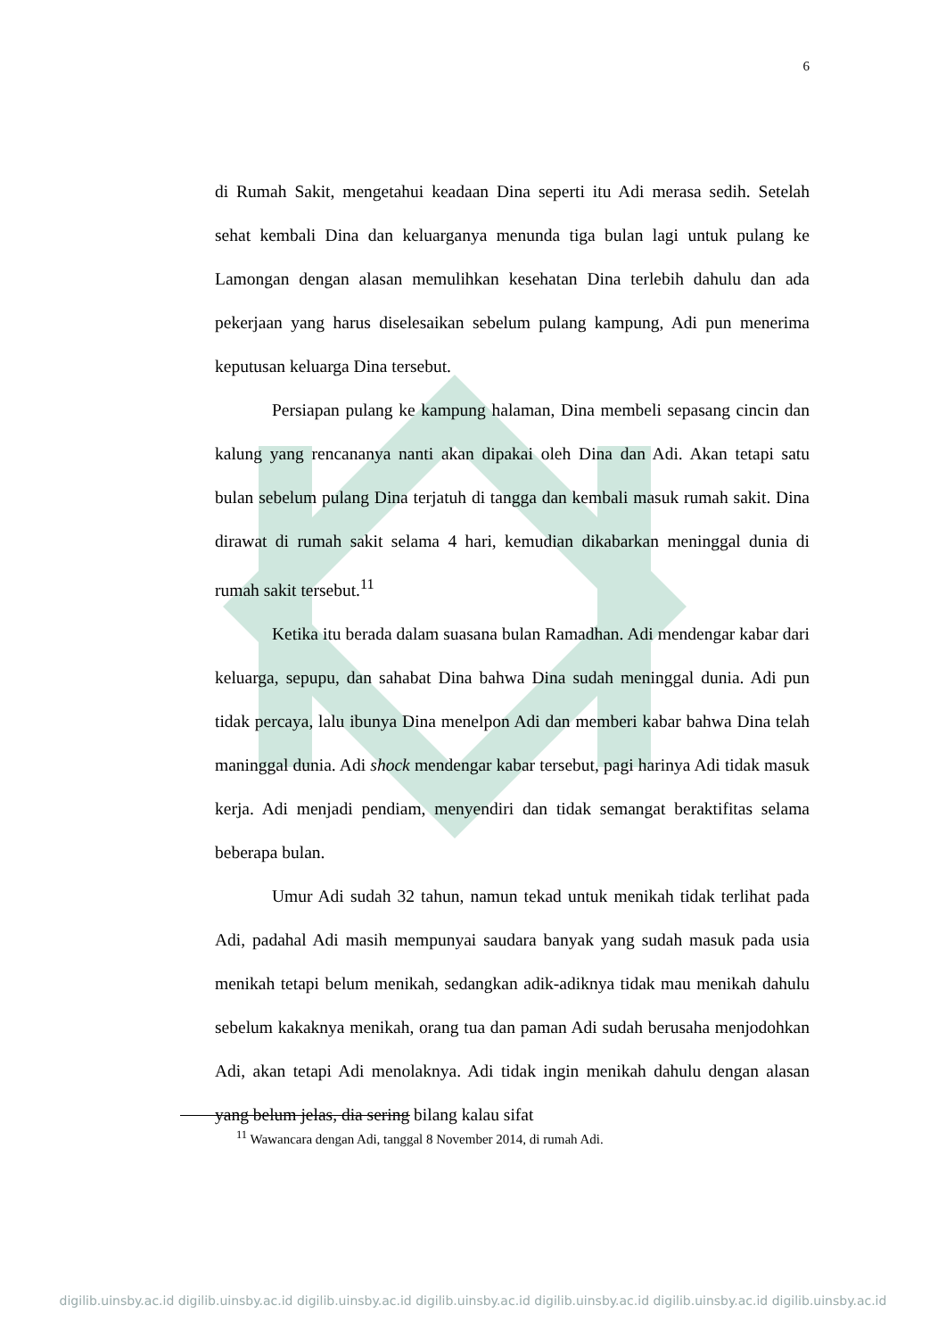6
di Rumah Sakit, mengetahui keadaan Dina seperti itu Adi merasa sedih. Setelah sehat kembali Dina dan keluarganya menunda tiga bulan lagi untuk pulang ke Lamongan dengan alasan memulihkan kesehatan Dina terlebih dahulu dan ada pekerjaan yang harus diselesaikan sebelum pulang kampung, Adi pun menerima keputusan keluarga Dina tersebut.
Persiapan pulang ke kampung halaman, Dina membeli sepasang cincin dan kalung yang rencananya nanti akan dipakai oleh Dina dan Adi. Akan tetapi satu bulan sebelum pulang Dina terjatuh di tangga dan kembali masuk rumah sakit. Dina dirawat di rumah sakit selama 4 hari, kemudian dikabarkan meninggal dunia di rumah sakit tersebut.<sup>11</sup>
Ketika itu berada dalam suasana bulan Ramadhan. Adi mendengar kabar dari keluarga, sepupu, dan sahabat Dina bahwa Dina sudah meninggal dunia. Adi pun tidak percaya, lalu ibunya Dina menelpon Adi dan memberi kabar bahwa Dina telah maninggal dunia. Adi shock mendengar kabar tersebut, pagi harinya Adi tidak masuk kerja. Adi menjadi pendiam, menyendiri dan tidak semangat beraktifitas selama beberapa bulan.
Umur Adi sudah 32 tahun, namun tekad untuk menikah tidak terlihat pada Adi, padahal Adi masih mempunyai saudara banyak yang sudah masuk pada usia menikah tetapi belum menikah, sedangkan adik-adiknya tidak mau menikah dahulu sebelum kakaknya menikah, orang tua dan paman Adi sudah berusaha menjodohkan Adi, akan tetapi Adi menolaknya. Adi tidak ingin menikah dahulu dengan alasan yang belum jelas, dia sering bilang kalau sifat
<sup>11</sup> Wawancara dengan Adi, tanggal 8 November 2014, di rumah Adi.
digilib.uinsby.ac.id digilib.uinsby.ac.id digilib.uinsby.ac.id digilib.uinsby.ac.id digilib.uinsby.ac.id digilib.uinsby.ac.id digilib.uinsby.ac.id